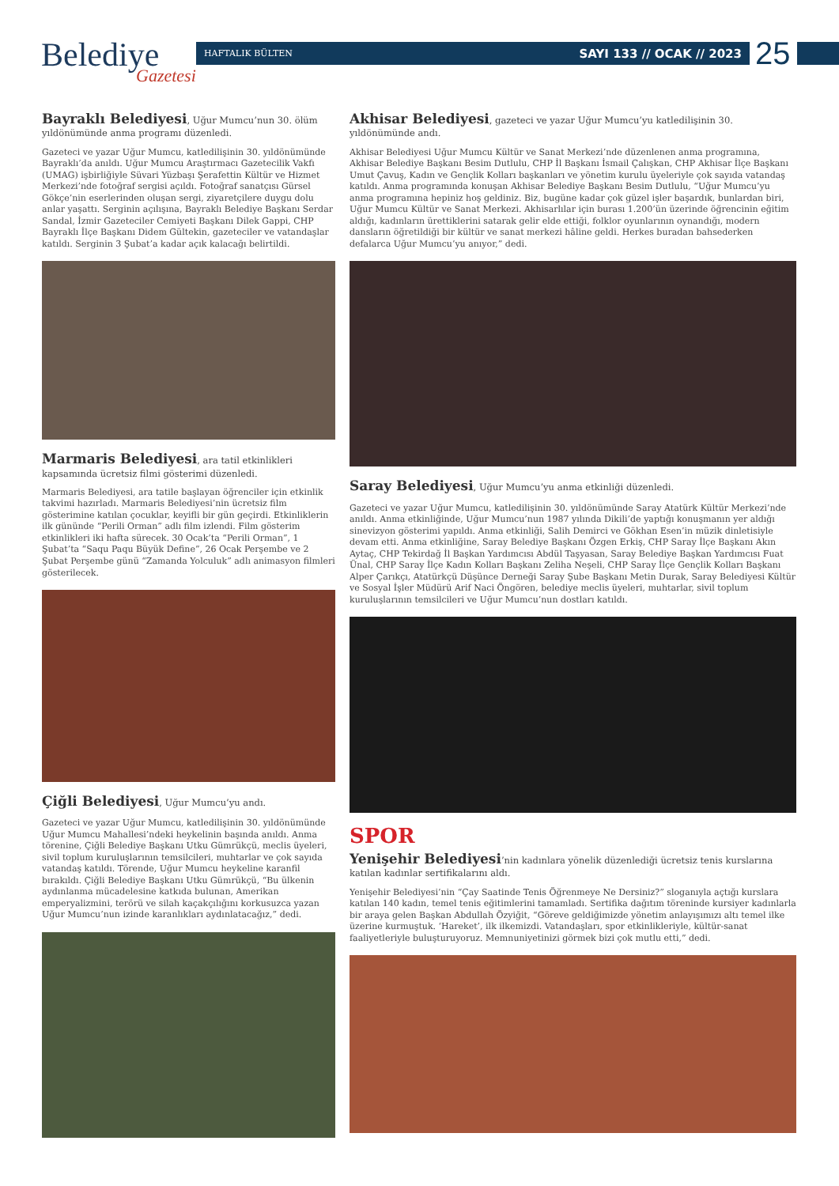Belediye
Gazetesi
HAFTALIK BÜLTEN SAYI 133 // OCAK // 2023 25
Bayraklı Belediyesi, Uğur Mumcu’nun 30. ölüm yıldönümünde anma programı düzenledi.
Gazeteci ve yazar Uğur Mumcu, katledilişinin 30. yıldönümünde Bayraklı’da anıldı. Uğur Mumcu Araştırmacı Gazetecilik Vakfı (UMAG) işbirliğiyle Süvari Yüzbaşı Şerafettin Kültür ve Hizmet Merkezi’nde fotoğraf sergisi açıldı. Fotoğraf sanatçısı Gürsel Gökçe’nin eserlerinden oluşan sergi, ziyaretçilere duygu dolu anlar yaşattı. Serginin açılışına, Bayraklı Belediye Başkanı Serdar Sandal, İzmir Gazeteciler Cemiyeti Başkanı Dilek Gappi, CHP Bayraklı İlçe Başkanı Didem Gültekin, gazeteciler ve vatandaşlar katıldı. Serginin 3 Şubat’a kadar açık kalacağı belirtildi.
Marmaris Belediyesi, ara tatil etkinlikleri kapsamında ücretsiz filmi gösterimi düzenledi.
Marmaris Belediyesi, ara tatile başlayan öğrenciler için etkinlik takvimi hazırladı. Marmaris Belediyesi’nin ücretsiz film gösterimine katılan çocuklar, keyifli bir gün geçirdi. Etkinliklerin ilk gününde “Perili Orman” adlı film izlendi. Film gösterim etkinlikleri iki hafta sürecek. 30 Ocak’ta “Perili Orman”, 1 Şubat’ta “Saqu Paqu Büyük Define”, 26 Ocak Perşembe ve 2 Şubat Perşembe günü “Zamanda Yolculuk” adlı animasyon filmleri gösterilecek.
Çiğli Belediyesi, Uğur Mumcu’yu andı.
Gazeteci ve yazar Uğur Mumcu, katledilişinin 30. yıldönümünde Uğur Mumcu Mahallesi’ndeki heykelinin başında anıldı. Anma törenine, Çiğli Belediye Başkanı Utku Gümrükçü, meclis üyeleri, sivil toplum kuruluşlarının temsilcileri, muhtarlar ve çok sayıda vatandaş katıldı. Törende, Uğur Mumcu heykeline karanfil bırakıldı. Çiğli Belediye Başkanı Utku Gümrükçü, “Bu ülkenin aydınlanma mücadelesine katkıda bulunan, Amerikan emperyalizmini, terörü ve silah kaçakçılığını korkusuzca yazan Uğur Mumcu’nun izinde karanlıkları aydınlatacağız,” dedi.
Akhisar Belediyesi, gazeteci ve yazar Uğur Mumcu’yu katledilişinin 30. yıldönümünde andı.
Akhisar Belediyesi Uğur Mumcu Kültür ve Sanat Merkezi’nde düzenlenen anma programına, Akhisar Belediye Başkanı Besim Dutlulu, CHP İl Başkanı İsmail Çalışkan, CHP Akhisar İlçe Başkanı Umut Çavuş, Kadın ve Gençlik Kolları başkanları ve yönetim kurulu üyeleriyle çok sayıda vatandaş katıldı. Anma programında konuşan Akhisar Belediye Başkanı Besim Dutlulu, “Uğur Mumcu’yu anma programına hepiniz hoş geldiniz. Biz, bugüne kadar çok güzel işler başardık, bunlardan biri, Uğur Mumcu Kültür ve Sanat Merkezi. Akhisarlılar için burası 1.200’ün üzerinde öğrencinin eğitim aldığı, kadınların ürettiklerini satarak gelir elde ettiği, folklor oyunlarının oynandığı, modern dansların öğretildiği bir kültür ve sanat merkezi hâline geldi. Herkes buradan bahsederken defalarca Uğur Mumcu’yu anıyor,” dedi.
Saray Belediyesi, Uğur Mumcu’yu anma etkinliği düzenledi.
Gazeteci ve yazar Uğur Mumcu, katledilişinin 30. yıldönümünde Saray Atatürk Kültür Merkezi’nde anıldı. Anma etkinliğinde, Uğur Mumcu’nun 1987 yılında Dikili’de yaptığı konuşmanın yer aldığı sinevizyon gösterimi yapıldı. Anma etkinliği, Salih Demirci ve Gökhan Esen’in müzik dinletisiyle devam etti. Anma etkinliğine, Saray Belediye Başkanı Özgen Erkiş, CHP Saray İlçe Başkanı Akın Aytaç, CHP Tekirdağ İl Başkan Yardımcısı Abdül Taşyasan, Saray Belediye Başkan Yardımcısı Fuat Ünal, CHP Saray İlçe Kadın Kolları Başkanı Zeliha Neşeli, CHP Saray İlçe Gençlik Kolları Başkanı Alper Çarıkçı, Atatürkçü Düşünce Derneği Saray Şube Başkanı Metin Durak, Saray Belediyesi Kültür ve Sosyal İşler Müdürü Arif Naci Öngören, belediye meclis üyeleri, muhtarlar, sivil toplum kuruluşlarının temsilcileri ve Uğur Mumcu’nun dostları katıldı.
SPOR
Yenişehir Belediyesi’nin kadınlara yönelik düzenlediği ücretsiz tenis kurslarına katılan kadınlar sertifikalarını aldı.
Yenişehir Belediyesi’nin “Çay Saatinde Tenis Öğrenmeye Ne Dersiniz?” sloganıyla açtığı kurslara katılan 140 kadın, temel tenis eğitimlerini tamamladı. Sertifika dağıtım töreninde kursiyer kadınlarla bir araya gelen Başkan Abdullah Özyiğit, “Göreve geldiğimizde yönetim anlayışımızı altı temel ilke üzerine kurmuştuk. ‘Hareket’, ilk ilkemizdi. Vatandaşları, spor etkinlikleriyle, kültür-sanat faaliyetleriyle buluşturuyoruz. Memnuniyetinizi görmek bizi çok mutlu etti,” dedi.